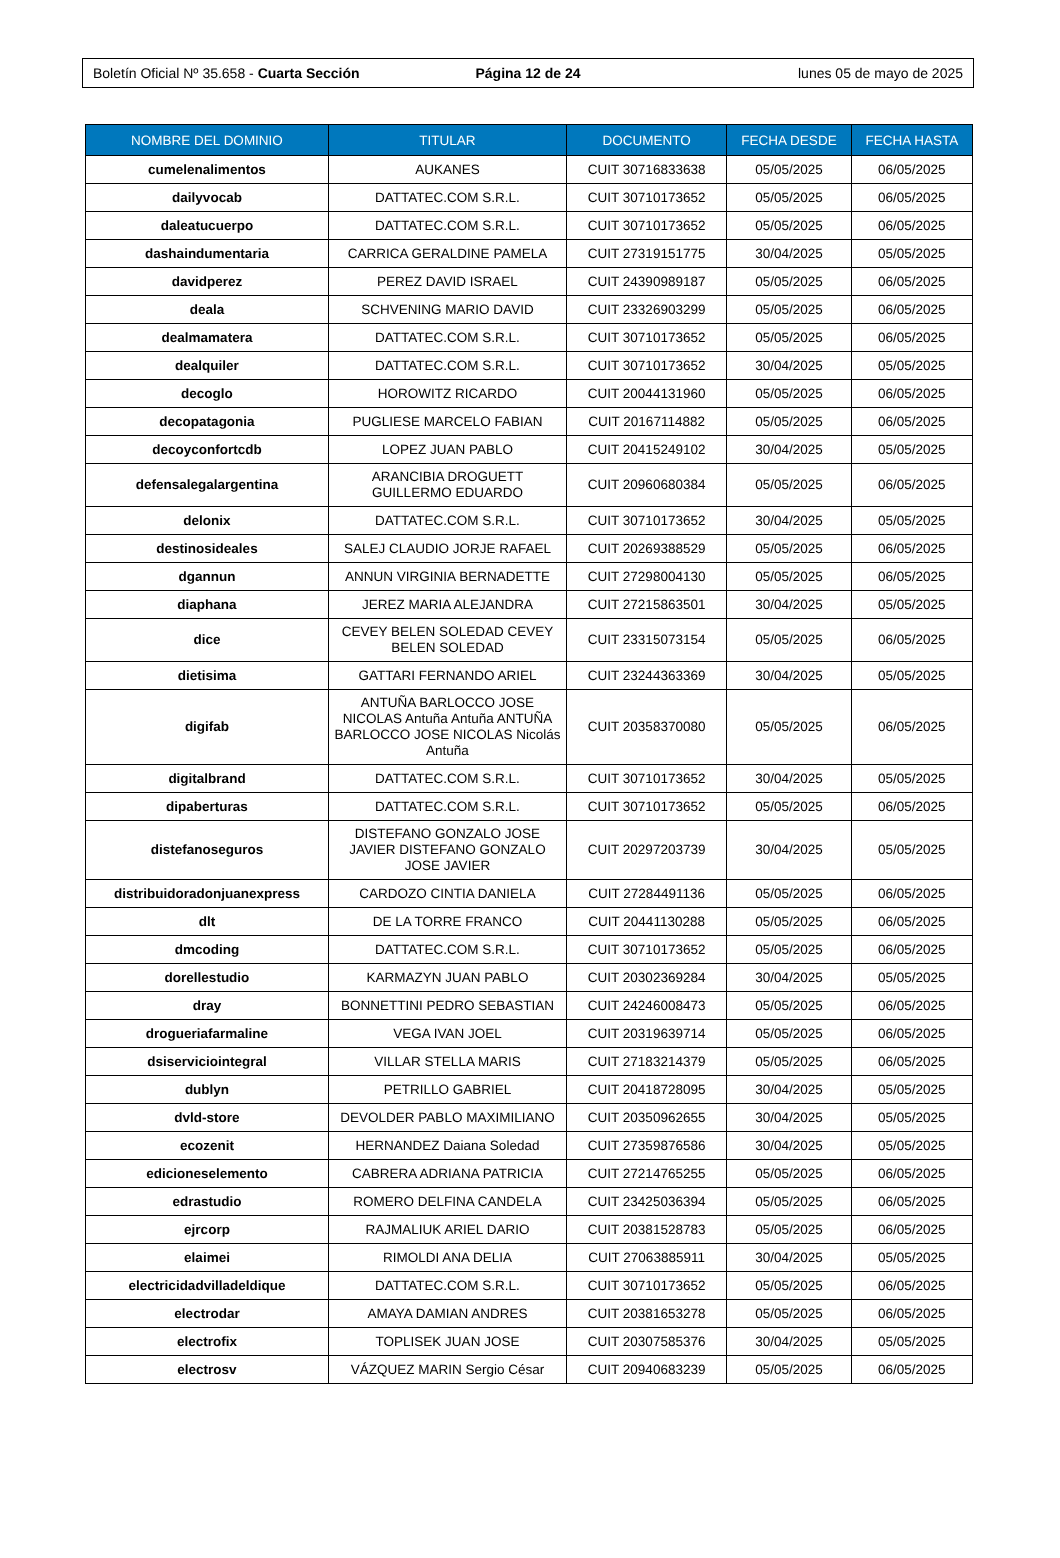Boletín Oficial Nº 35.658 - Cuarta Sección
Página 12 de 24 lunes 05 de mayo de 2025
| NOMBRE DEL DOMINIO | TITULAR | DOCUMENTO | FECHA DESDE | FECHA HASTA |
| --- | --- | --- | --- | --- |
| cumelenalimentos | AUKANES | CUIT 30716833638 | 05/05/2025 | 06/05/2025 |
| dailyvocab | DATTATEC.COM S.R.L. | CUIT 30710173652 | 05/05/2025 | 06/05/2025 |
| daleatucuerpo | DATTATEC.COM S.R.L. | CUIT 30710173652 | 05/05/2025 | 06/05/2025 |
| dashaindumentaria | CARRICA GERALDINE PAMELA | CUIT 27319151775 | 30/04/2025 | 05/05/2025 |
| davidperez | PEREZ DAVID ISRAEL | CUIT 24390989187 | 05/05/2025 | 06/05/2025 |
| deala | SCHVENING MARIO DAVID | CUIT 23326903299 | 05/05/2025 | 06/05/2025 |
| dealmamatera | DATTATEC.COM S.R.L. | CUIT 30710173652 | 05/05/2025 | 06/05/2025 |
| dealquiler | DATTATEC.COM S.R.L. | CUIT 30710173652 | 30/04/2025 | 05/05/2025 |
| decoglo | HOROWITZ RICARDO | CUIT 20044131960 | 05/05/2025 | 06/05/2025 |
| decopatagonia | PUGLIESE MARCELO FABIAN | CUIT 20167114882 | 05/05/2025 | 06/05/2025 |
| decoyconfortcdb | LOPEZ JUAN PABLO | CUIT 20415249102 | 30/04/2025 | 05/05/2025 |
| defensalegalargentina | ARANCIBIA DROGUETT GUILLERMO EDUARDO | CUIT 20960680384 | 05/05/2025 | 06/05/2025 |
| delonix | DATTATEC.COM S.R.L. | CUIT 30710173652 | 30/04/2025 | 05/05/2025 |
| destinosideales | SALEJ CLAUDIO JORJE RAFAEL | CUIT 20269388529 | 05/05/2025 | 06/05/2025 |
| dgannun | ANNUN VIRGINIA BERNADETTE | CUIT 27298004130 | 05/05/2025 | 06/05/2025 |
| diaphana | JEREZ MARIA ALEJANDRA | CUIT 27215863501 | 30/04/2025 | 05/05/2025 |
| dice | CEVEY BELEN SOLEDAD CEVEY BELEN SOLEDAD | CUIT 23315073154 | 05/05/2025 | 06/05/2025 |
| dietisima | GATTARI FERNANDO ARIEL | CUIT 23244363369 | 30/04/2025 | 05/05/2025 |
| digifab | ANTUÑA BARLOCCO JOSE NICOLAS Antuña Antuña ANTUÑA BARLOCCO JOSE NICOLAS Nicolás Antuña | CUIT 20358370080 | 05/05/2025 | 06/05/2025 |
| digitalbrand | DATTATEC.COM S.R.L. | CUIT 30710173652 | 30/04/2025 | 05/05/2025 |
| dipaberturas | DATTATEC.COM S.R.L. | CUIT 30710173652 | 05/05/2025 | 06/05/2025 |
| distefanoseguros | DISTEFANO GONZALO JOSE JAVIER DISTEFANO GONZALO JOSE JAVIER | CUIT 20297203739 | 30/04/2025 | 05/05/2025 |
| distribuidoradonjuanexpress | CARDOZO CINTIA DANIELA | CUIT 27284491136 | 05/05/2025 | 06/05/2025 |
| dlt | DE LA TORRE FRANCO | CUIT 20441130288 | 05/05/2025 | 06/05/2025 |
| dmcoding | DATTATEC.COM S.R.L. | CUIT 30710173652 | 05/05/2025 | 06/05/2025 |
| dorellestudio | KARMAZYN JUAN PABLO | CUIT 20302369284 | 30/04/2025 | 05/05/2025 |
| dray | BONNETTINI PEDRO SEBASTIAN | CUIT 24246008473 | 05/05/2025 | 06/05/2025 |
| drogueriafarmaline | VEGA IVAN JOEL | CUIT 20319639714 | 05/05/2025 | 06/05/2025 |
| dsiserviciointegral | VILLAR STELLA MARIS | CUIT 27183214379 | 05/05/2025 | 06/05/2025 |
| dublyn | PETRILLO GABRIEL | CUIT 20418728095 | 30/04/2025 | 05/05/2025 |
| dvld-store | DEVOLDER PABLO MAXIMILIANO | CUIT 20350962655 | 30/04/2025 | 05/05/2025 |
| ecozenit | HERNANDEZ Daiana Soledad | CUIT 27359876586 | 30/04/2025 | 05/05/2025 |
| edicioneselemento | CABRERA ADRIANA PATRICIA | CUIT 27214765255 | 05/05/2025 | 06/05/2025 |
| edrastudio | ROMERO DELFINA CANDELA | CUIT 23425036394 | 05/05/2025 | 06/05/2025 |
| ejrcorp | RAJMALIUK ARIEL DARIO | CUIT 20381528783 | 05/05/2025 | 06/05/2025 |
| elaimei | RIMOLDI ANA DELIA | CUIT 27063885911 | 30/04/2025 | 05/05/2025 |
| electricidadvilladeldique | DATTATEC.COM S.R.L. | CUIT 30710173652 | 05/05/2025 | 06/05/2025 |
| electrodar | AMAYA DAMIAN ANDRES | CUIT 20381653278 | 05/05/2025 | 06/05/2025 |
| electrofix | TOPLISEK JUAN JOSE | CUIT 20307585376 | 30/04/2025 | 05/05/2025 |
| electrosv | VÁZQUEZ MARIN Sergio César | CUIT 20940683239 | 05/05/2025 | 06/05/2025 |